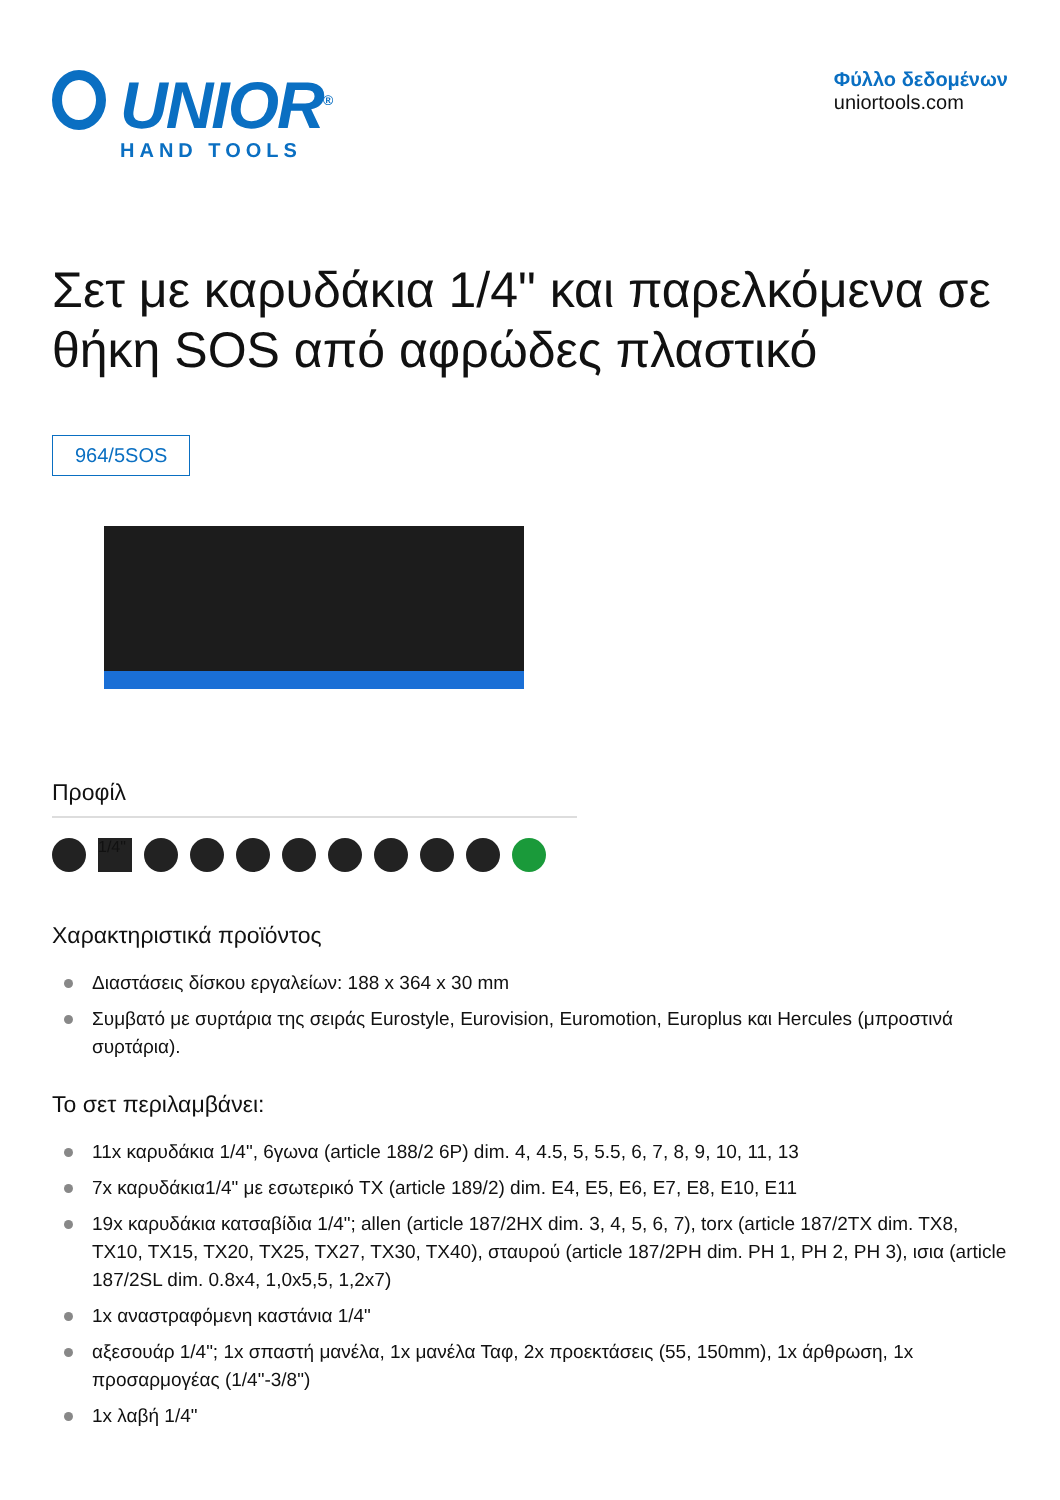UNIOR<sup>®</sup>
HAND TOOLS
Φύλλο δεδομένων
uniortools.com
Σετ με καρυδάκια 1/4" και παρελκόμενα σε θήκη SOS από αφρώδες πλαστικό
964/5SOS
Προφίλ
1/4"
Χαρακτηριστικά προϊόντος
Διαστάσεις δίσκου εργαλείων: 188 x 364 x 30 mm
Συμβατό με συρτάρια της σειράς Eurostyle, Eurovision, Euromotion, Europlus και Hercules (μπροστινά συρτάρια).
Το σετ περιλαμβάνει:
11x καρυδάκια 1/4", 6γωνα (article 188/2 6P) dim. 4, 4.5, 5, 5.5, 6, 7, 8, 9, 10, 11, 13
7x καρυδάκια1/4" με εσωτερικό TX (article 189/2) dim. E4, E5, E6, E7, E8, E10, E11
19x καρυδάκια κατσαβίδια 1/4"; allen (article 187/2HX dim. 3, 4, 5, 6, 7), torx (article 187/2TX dim. TX8, TX10, TX15, TX20, TX25, TX27, TX30, TX40), σταυρού (article 187/2PH dim. PH 1, PH 2, PH 3), ισια (article 187/2SL dim. 0.8x4, 1,0x5,5, 1,2x7)
1x αναστραφόμενη καστάνια 1/4"
αξεσουάρ 1/4"; 1x σπαστή μανέλα, 1x μανέλα Ταφ, 2x προεκτάσεις (55, 150mm), 1x άρθρωση, 1x προσαρμογέας (1/4"-3/8")
1x λαβή 1/4"